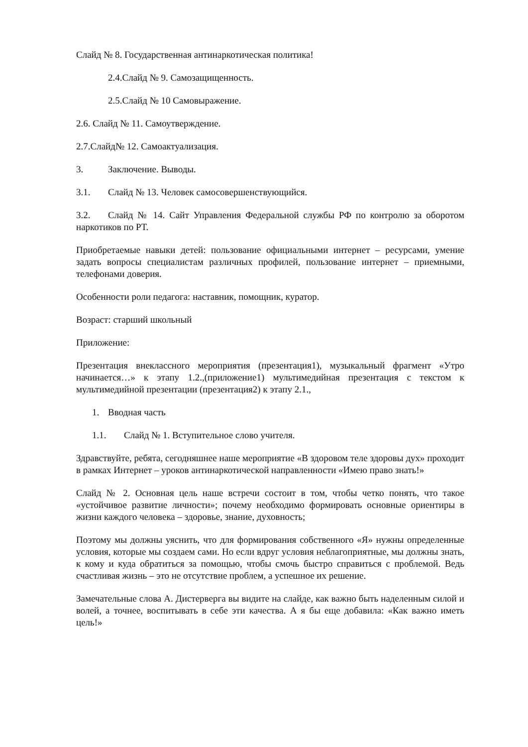Слайд № 8. Государственная антинаркотическая политика!
2.4.Слайд № 9. Самозащищенность.
2.5.Слайд № 10 Самовыражение.
2.6. Слайд № 11. Самоутверждение.
2.7.Слайд№ 12. Самоактуализация.
3. Заключение. Выводы.
3.1. Слайд № 13. Человек самосовершенствующийся.
3.2. Слайд № 14. Сайт Управления Федеральной службы РФ по контролю за оборотом наркотиков по РТ.
Приобретаемые навыки детей: пользование официальными интернет – ресурсами, умение задать вопросы специалистам различных профилей, пользование интернет – приемными, телефонами доверия.
Особенности роли педагога: наставник, помощник, куратор.
Возраст: старший школьный
Приложение:
Презентация внеклассного мероприятия (презентация1), музыкальный фрагмент «Утро начинается…» к этапу 1.2.,(приложение1) мультимедийная презентация с текстом к мультимедийной презентации (презентация2) к этапу 2.1.,
1. Вводная часть
1.1. Слайд № 1. Вступительное слово учителя.
Здравствуйте, ребята, сегодняшнее наше мероприятие «В здоровом теле здоровы дух» проходит в рамках Интернет – уроков антинаркотической направленности «Имею право знать!»
Слайд № 2. Основная цель наше встречи состоит в том, чтобы четко понять, что такое «устойчивое развитие личности»; почему необходимо формировать основные ориентиры в жизни каждого человека – здоровье, знание, духовность;
Поэтому мы должны уяснить, что для формирования собственного «Я» нужны определенные условия, которые мы создаем сами. Но если вдруг условия неблагоприятные, мы должны знать, к кому и куда обратиться за помощью, чтобы смочь быстро справиться с проблемой. Ведь счастливая жизнь – это не отсутствие проблем, а успешное их решение.
Замечательные слова А. Дистерверга вы видите на слайде, как важно быть наделенным силой и волей, а точнее, воспитывать в себе эти качества. А я бы еще добавила: «Как важно иметь цель!»